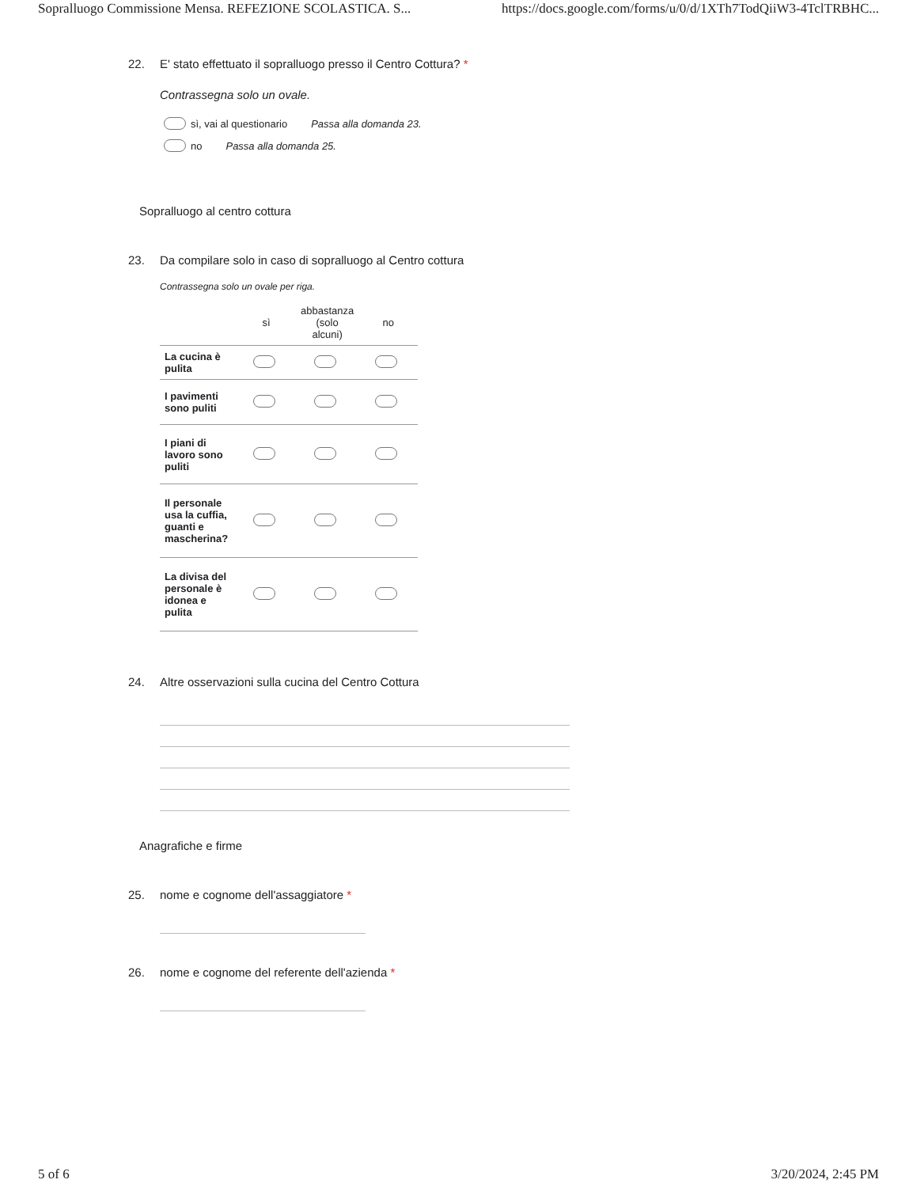Sopralluogo Commissione Mensa. REFEZIONE SCOLASTICA. S... https://docs.google.com/forms/u/0/d/1XTh7TodQiiW3-4TclTRBHC...
22. E' stato effettuato il sopralluogo presso il Centro Cottura? *
Contrassegna solo un ovale.
sì, vai al questionario Passa alla domanda 23.
no Passa alla domanda 25.
Sopralluogo al centro cottura
23. Da compilare solo in caso di sopralluogo al Centro cottura
Contrassegna solo un ovale per riga.
| | sì | abbastanza (solo alcuni) | no |
| --- | --- | --- | --- |
| La cucina è pulita | | | |
| I pavimenti sono puliti | | | |
| I piani di lavoro sono puliti | | | |
| Il personale usa la cuffia, guanti e mascherina? | | | |
| La divisa del personale è idonea e pulita | | | |
24. Altre osservazioni sulla cucina del Centro Cottura
Anagrafiche e firme
25. nome e cognome dell'assaggiatore *
26. nome e cognome del referente dell'azienda *
5 of 6 3/20/2024, 2:45 PM